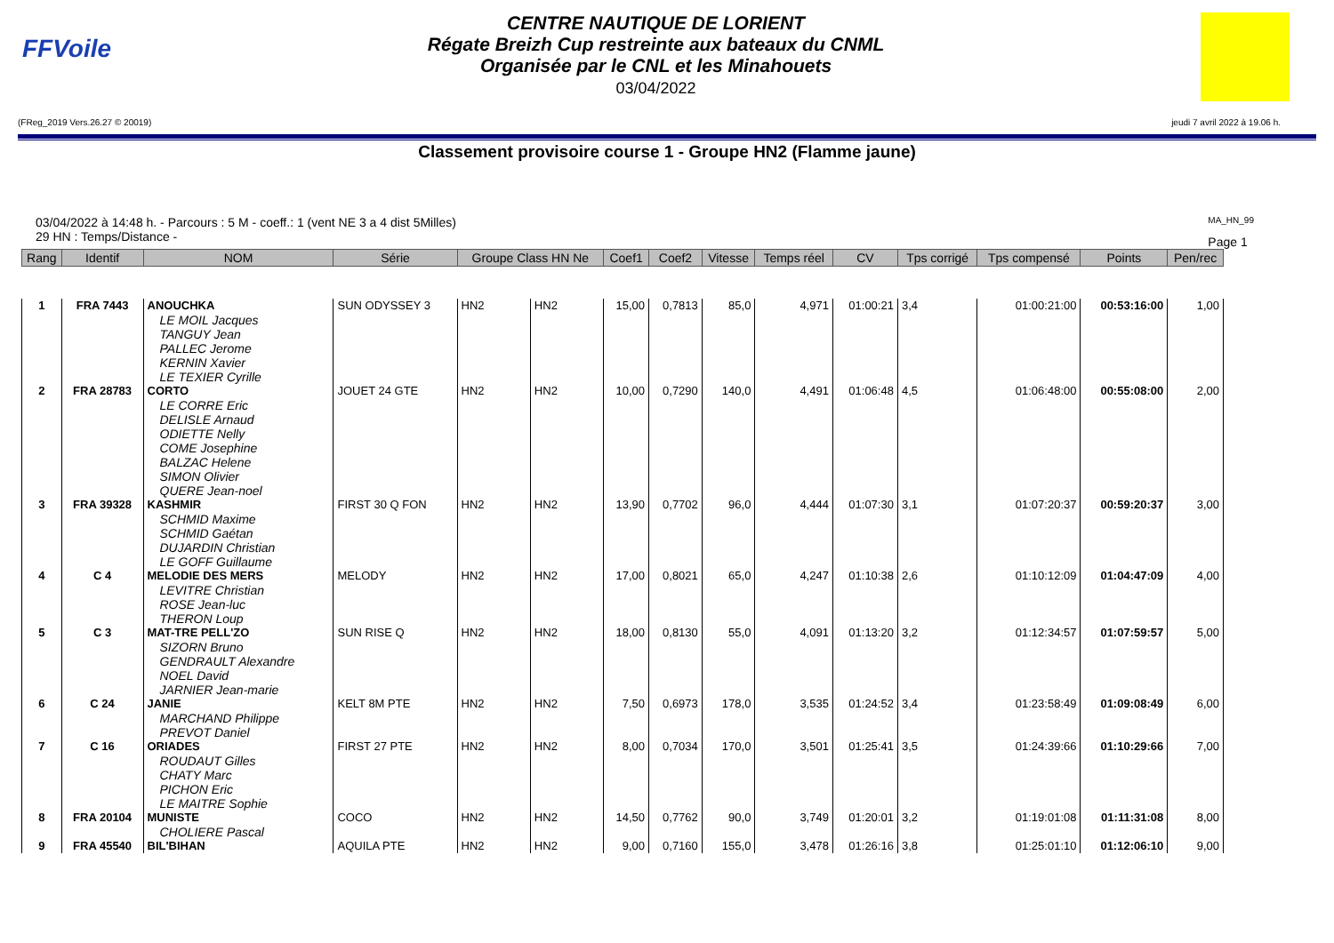FFVoile
CENTRE NAUTIQUE DE LORIENT
Régate Breizh Cup restreinte aux bateaux du CNML
Organisée par le CNL et les Minahouets
03/04/2022
(FReg_2019 Vers.26.27 © 20019) jeudi 7 avril 2022 à 19.06 h.
Classement provisoire course 1 - Groupe HN2 (Flamme jaune)
03/04/2022 à 14:48 h. - Parcours : 5 M - coeff.: 1 (vent NE 3 a 4 dist 5Milles)
29 HN : Temps/Distance -
MA_HN_99
Page 1
| Rang | Identif | NOM | Série | Groupe Class HN Ne | | Coef1 | Coef2 | Vitesse | Temps réel | CV | Tps corrigé | Tps compensé | Points | Pen/rec | |
| --- | --- | --- | --- | --- | --- | --- | --- | --- | --- | --- | --- | --- | --- | --- | --- |
| 1 | FRA 7443 | ANOUCHKA LE MOIL Jacques TANGUY Jean PALLEC Jerome KERNIN Xavier LE TEXIER Cyrille | SUN ODYSSEY 3 | HN2 | HN2 | 15,00 | 0,7813 | 85,0 | 4,971 | 01:00:21 | 3,4 | 01:00:21:00 | 00:53:16:00 | 1,00 | |
| 2 | FRA 28783 | CORTO LE CORRE Eric DELISLE Arnaud ODIETTE Nelly COME Josephine BALZAC Helene SIMON Olivier QUERE Jean-noel | JOUET 24 GTE | HN2 | HN2 | 10,00 | 0,7290 | 140,0 | 4,491 | 01:06:48 | 4,5 | 01:06:48:00 | 00:55:08:00 | 2,00 | |
| 3 | FRA 39328 | KASHMIR SCHMID Maxime SCHMID Gaétan DUJARDIN Christian LE GOFF Guillaume | FIRST 30 Q FON | HN2 | HN2 | 13,90 | 0,7702 | 96,0 | 4,444 | 01:07:30 | 3,1 | 01:07:20:37 | 00:59:20:37 | 3,00 | |
| 4 | C 4 | MELODIE DES MERS LEVITRE Christian ROSE Jean-luc THERON Loup | MELODY | HN2 | HN2 | 17,00 | 0,8021 | 65,0 | 4,247 | 01:10:38 | 2,6 | 01:10:12:09 | 01:04:47:09 | 4,00 | |
| 5 | C 3 | MAT-TRE PELL'ZO SIZORN Bruno GENDRAULT Alexandre NOEL David JARNIER Jean-marie | SUN RISE Q | HN2 | HN2 | 18,00 | 0,8130 | 55,0 | 4,091 | 01:13:20 | 3,2 | 01:12:34:57 | 01:07:59:57 | 5,00 | |
| 6 | C 24 | JANIE MARCHAND Philippe PREVOT Daniel | KELT 8M PTE | HN2 | HN2 | 7,50 | 0,6973 | 178,0 | 3,535 | 01:24:52 | 3,4 | 01:23:58:49 | 01:09:08:49 | 6,00 | |
| 7 | C 16 | ORIADES ROUDAUT Gilles CHATY Marc PICHON Eric LE MAITRE Sophie | FIRST 27 PTE | HN2 | HN2 | 8,00 | 0,7034 | 170,0 | 3,501 | 01:25:41 | 3,5 | 01:24:39:66 | 01:10:29:66 | 7,00 | |
| 8 | FRA 20104 | MUNISTE CHOLIERE Pascal | COCO | HN2 | HN2 | 14,50 | 0,7762 | 90,0 | 3,749 | 01:20:01 | 3,2 | 01:19:01:08 | 01:11:31:08 | 8,00 | |
| 9 | FRA 45540 | BIL'BIHAN | AQUILA PTE | HN2 | HN2 | 9,00 | 0,7160 | 155,0 | 3,478 | 01:26:16 | 3,8 | 01:25:01:10 | 01:12:06:10 | 9,00 | |